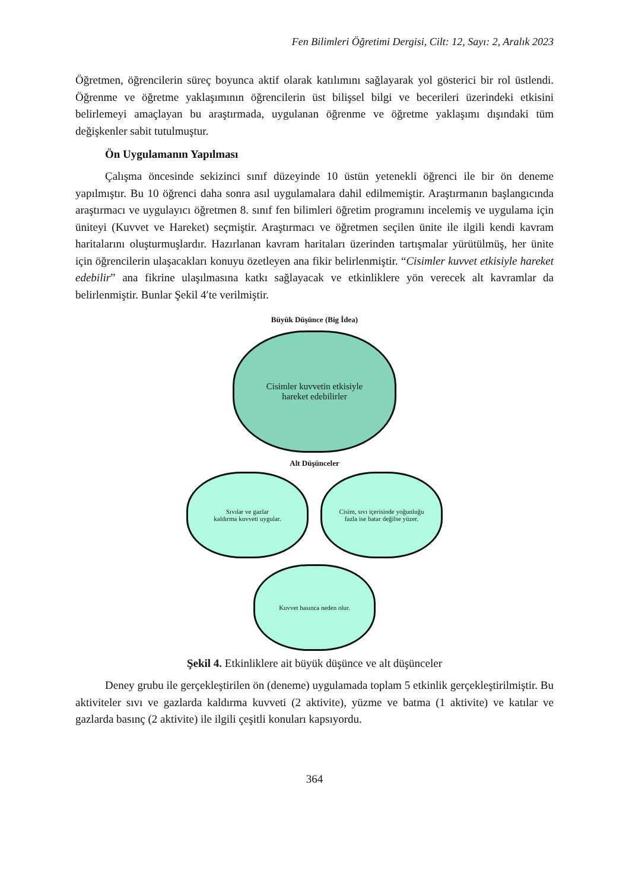Fen Bilimleri Öğretimi Dergisi, Cilt: 12, Sayı: 2, Aralık 2023
Öğretmen, öğrencilerin süreç boyunca aktif olarak katılımını sağlayarak yol gösterici bir rol üstlendi. Öğrenme ve öğretme yaklaşımının öğrencilerin üst bilişsel bilgi ve becerileri üzerindeki etkisini belirlemeyi amaçlayan bu araştırmada, uygulanan öğrenme ve öğretme yaklaşımı dışındaki tüm değişkenler sabit tutulmuştur.
Ön Uygulamanın Yapılması
Çalışma öncesinde sekizinci sınıf düzeyinde 10 üstün yetenekli öğrenci ile bir ön deneme yapılmıştır. Bu 10 öğrenci daha sonra asıl uygulamalara dahil edilmemiştir. Araştırmanın başlangıcında araştırmacı ve uygulayıcı öğretmen 8. sınıf fen bilimleri öğretim programını incelemiş ve uygulama için üniteyi (Kuvvet ve Hareket) seçmiştir. Araştırmacı ve öğretmen seçilen ünite ile ilgili kendi kavram haritalarını oluşturmuşlardır. Hazırlanan kavram haritaları üzerinden tartışmalar yürütülmüş, her ünite için öğrencilerin ulaşacakları konuyu özetleyen ana fikir belirlenmiştir. “Cisimler kuvvet etkisiyle hareket edebilir” ana fikrine ulaşılmasına katkı sağlayacak ve etkinliklere yön verecek alt kavramlar da belirlenmiştir. Bunlar Şekil 4′te verilmiştir.
Büyük Düşünce (Big İdea)
Cisimler kuvvetin etkisiyle
hareket edebilirler
Alt Düşünceler
Sıvılar ve gazlar
kaldırma kuvveti uygular.
Cisim, sıvı içerisinde yoğunluğu
fazla ise batar değilse yüzer.
Kuvvet basınca neden olur.
Şekil 4. Etkinliklere ait büyük düşünce ve alt düşünceler
Deney grubu ile gerçekleştirilen ön (deneme) uygulamada toplam 5 etkinlik gerçekleştirilmiştir. Bu aktiviteler sıvı ve gazlarda kaldırma kuvveti (2 aktivite), yüzme ve batma (1 aktivite) ve katılar ve gazlarda basınç (2 aktivite) ile ilgili çeşitli konuları kapsıyordu.
364